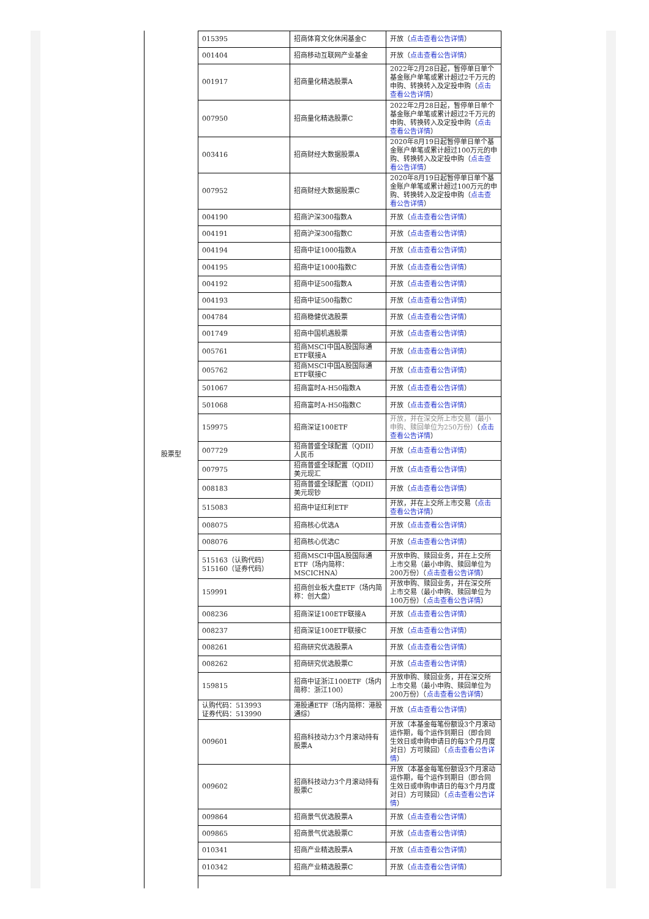股票型
| 015395 | 招商体育文化休闲基金C | 开放（ 点击查看公告详情 ） |
| 001404 | 招商移动互联网产业基金 | 开放（ 点击查看公告详情 ） |
| 001917 | 招商量化精选股票A | 2022年2月28日起，暂停单日单个基金账户单笔或累计超过2千万元的申购、转换转入及定投申购（ 点击查看公告详情 ） |
| 007950 | 招商量化精选股票C | 2022年2月28日起，暂停单日单个基金账户单笔或累计超过2千万元的申购、转换转入及定投申购（ 点击查看公告详情 ） |
| 003416 | 招商财经大数据股票A | 2020年8月19日起暂停单日单个基金账户单笔或累计超过100万元的申购、转换转入及定投申购（ 点击查看公告详情 ） |
| 007952 | 招商财经大数据股票C | 2020年8月19日起暂停单日单个基金账户单笔或累计超过100万元的申购、转换转入及定投申购（ 点击查看公告详情 ） |
| 004190 | 招商沪深300指数A | 开放（ 点击查看公告详情 ） |
| 004191 | 招商沪深300指数C | 开放（ 点击查看公告详情 ） |
| 004194 | 招商中证1000指数A | 开放（ 点击查看公告详情 ） |
| 004195 | 招商中证1000指数C | 开放（ 点击查看公告详情 ） |
| 004192 | 招商中证500指数A | 开放（ 点击查看公告详情 ） |
| 004193 | 招商中证500指数C | 开放（ 点击查看公告详情 ） |
| 004784 | 招商稳健优选股票 | 开放（ 点击查看公告详情 ） |
| 001749 | 招商中国机遇股票 | 开放（ 点击查看公告详情 ） |
| 005761 | 招商MSCI中国A股国际通ETF联接A | 开放（ 点击查看公告详情 ） |
| 005762 | 招商MSCI中国A股国际通ETF联接C | 开放（ 点击查看公告详情 ） |
| 501067 | 招商富时A-H50指数A | 开放（ 点击查看公告详情 ） |
| 501068 | 招商富时A-H50指数C | 开放（ 点击查看公告详情 ） |
| 159975 | 招商深证100ETF | 开放，并在深交所上市交易（最小申购、赎回单位为250万份） （ 点击查看公告详情 ） |
| 007729 | 招商普盛全球配置（QDII）人民币 | 开放（ 点击查看公告详情 ） |
| 007975 | 招商普盛全球配置（QDII）美元现汇 | 开放（ 点击查看公告详情 ） |
| 008183 | 招商普盛全球配置（QDII）美元现钞 | 开放（ 点击查看公告详情 ） |
| 515083 | 招商中证红利ETF | 开放，并在上交所上市交易（ 点击查看公告详情 ） |
| 008075 | 招商核心优选A | 开放（ 点击查看公告详情 ） |
| 008076 | 招商核心优选C | 开放（ 点击查看公告详情 ） |
| 515163（认购代码） 515160（证券代码） | 招商MSCI中国A股国际通ETF（场内简称：MSCICHNA） | 开放申购、赎回业务，并在上交所上市交易（最小申购、赎回单位为200万份）（ 点击查看公告详情 ） |
| 159991 | 招商创业板大盘ETF（场内简称：创大盘） | 开放申购、赎回业务，并在深交所上市交易（最小申购、赎回单位为100万份）（ 点击查看公告详情 ） |
| 008236 | 招商深证100ETF联接A | 开放（ 点击查看公告详情 ） |
| 008237 | 招商深证100ETF联接C | 开放（ 点击查看公告详情 ） |
| 008261 | 招商研究优选股票A | 开放（ 点击查看公告详情 ） |
| 008262 | 招商研究优选股票C | 开放（ 点击查看公告详情 ） |
| 159815 | 招商中证浙江100ETF（场内简称：浙江100） | 开放申购、赎回业务，并在深交所上市交易（最小申购、赎回单位为200万份）（ 点击查看公告详情 ） |
| 认购代码：513993 证券代码：513990 | 港股通ETF（场内简称：港股通综） | 开放（ 点击查看公告详情 ） |
| 009601 | 招商科技动力3个月滚动持有股票A | 开放（本基金每笔份额设3个月滚动运作期，每个运作到期日（即合同生效日或申购申请日的每3个月月度对日）方可赎回）（ 点击查看公告详情 ） |
| 009602 | 招商科技动力3个月滚动持有股票C | 开放（本基金每笔份额设3个月滚动运作期，每个运作到期日（即合同生效日或申购申请日的每3个月月度对日）方可赎回）（ 点击查看公告详情 ） |
| 009864 | 招商景气优选股票A | 开放（ 点击查看公告详情 ） |
| 009865 | 招商景气优选股票C | 开放（ 点击查看公告详情 ） |
| 010341 | 招商产业精选股票A | 开放（ 点击查看公告详情 ） |
| 010342 | 招商产业精选股票C | 开放（ 点击查看公告详情 ） |